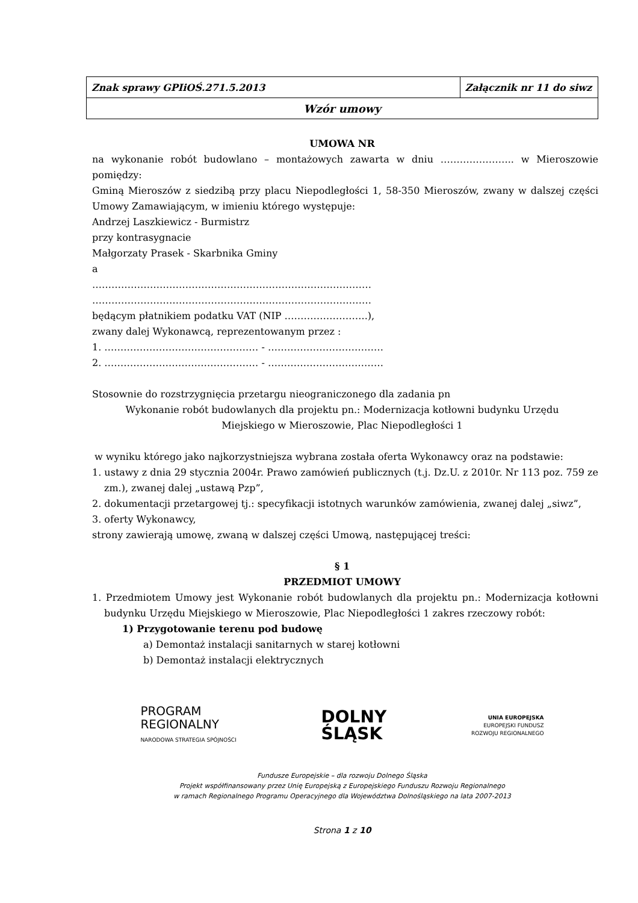| Znak sprawy GPIiOŚ.271.5.2013 | Załącznik nr 11 do siwz |
| Wzór umowy | |
UMOWA NR
na wykonanie robót budowlano – montażowych zawarta w dniu ………………….. w Mieroszowie pomiędzy:
Gminą Mieroszów z siedzibą przy placu Niepodległości 1, 58-350 Mieroszów, zwany w dalszej części Umowy Zamawiającym, w imieniu którego występuje:
Andrzej Laszkiewicz - Burmistrz
przy kontrasygnacie
Małgorzaty Prasek - Skarbnika Gminy
a
……………………………………………………………………………
……………………………………………………………………………
będącym płatnikiem podatku VAT (NIP ……………………..),
zwany dalej Wykonawcą, reprezentowanym przez :
1. ………………………………………… - ………………………………
2. ………………………………………… - ………………………………
Stosownie do rozstrzygnięcia przetargu nieograniczonego dla zadania pn
Wykonanie robót budowlanych dla projektu pn.: Modernizacja kotłowni budynku Urzędu
Miejskiego w Mieroszowie, Plac Niepodległości 1
w wyniku którego jako najkorzystniejsza wybrana została oferta Wykonawcy oraz na podstawie:
1. ustawy z dnia 29 stycznia 2004r. Prawo zamówień publicznych (t.j. Dz.U. z 2010r. Nr 113 poz. 759 ze zm.), zwanej dalej „ustawą Pzp”,
2. dokumentacji przetargowej tj.: specyfikacji istotnych warunków zamówienia, zwanej dalej „siwz”,
3. oferty Wykonawcy,
strony zawierają umowę, zwaną w dalszej części Umową, następującej treści:
§ 1
PRZEDMIOT UMOWY
1. Przedmiotem Umowy jest Wykonanie robót budowlanych dla projektu pn.: Modernizacja kotłowni budynku Urzędu Miejskiego w Mieroszowie, Plac Niepodległości 1 zakres rzeczowy robót:
1) Przygotowanie terenu pod budowę
a) Demontaż instalacji sanitarnych w starej kotłowni
b) Demontaż instalacji elektrycznych
PROGRAM
REGIONALNY
NARODOWA STRATEGIA SPÓJNOŚCI
DOLNY
ŚLĄSK
UNIA EUROPEJSKA
EUROPEJSKI FUNDUSZ
ROZWOJU REGIONALNEGO
Fundusze Europejskie – dla rozwoju Dolnego Śląska
Projekt współfinansowany przez Unię Europejską z Europejskiego Funduszu Rozwoju Regionalnego
w ramach Regionalnego Programu Operacyjnego dla Województwa Dolnośląskiego na lata 2007-2013
Strona 1 z 10